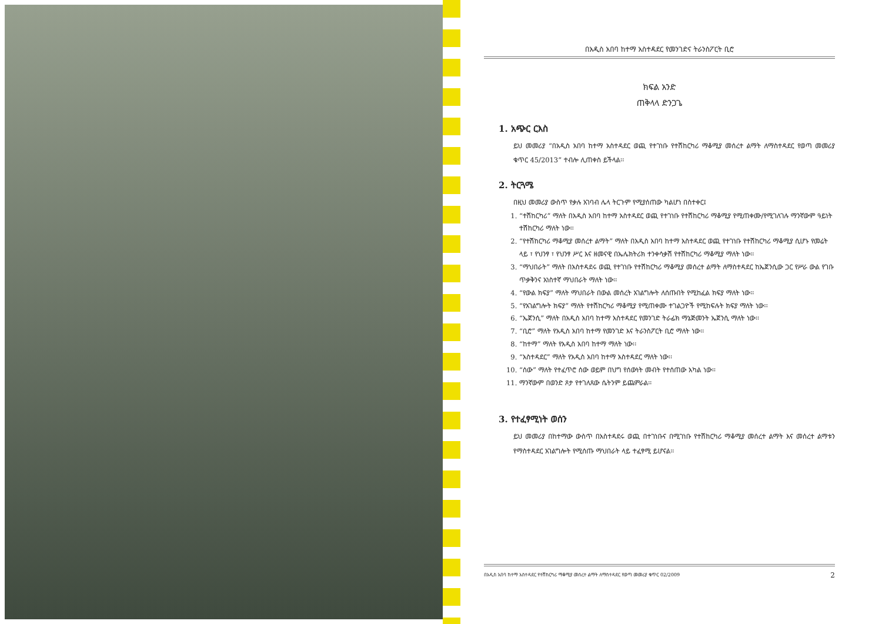በአዲስ አበባ ከተማ አስተዳደር የመንገድና ትራንስፖርት ቢሮ
ክፍል አንድ
ጠቅላላ ድንጋጌ
1. አጭር ርእስ
ይህ መመሪያ “በአዲስ አበባ ከተማ አስተዳደር ወጪ የተገነቡ የተሽከርካሪ ማቆሚያ መሰረተ ልማት ለማስተዳደር የወጣ መመሪያ ቁጥር 45/2013” ተብሎ ሊጠቀስ ይችላል፡፡
2. ትርጓሜ
በዚህ መመሪያ ውስጥ የቃሉ አገባብ ሌላ ትርጉም የሚያሰጠው ካልሆነ በስተቀር፤
1. “ተሽከርካሪ” ማለት በአዲስ አበባ ከተማ አስተዳደር ወጪ የተገነቡ የተሽከርካሪ ማቆሚያ የሚጠቀሙ/የሚገለገሉ ማንኛውም ዓይነት ተሽከርካሪ ማለት ነው፡፡
2. “የተሽከርካሪ ማቆሚያ መሰረተ ልማት” ማለት በአዲስ አበባ ከተማ አስተዳደር ወጪ የተገነቡ የተሽከርካሪ ማቆሚያ ሲሆኑ የመሬት ላይ ፣ የህንፃ ፣ የህንፃ ሥር እና ዘመናዊ በኤሌክትሪክ ተንቀሳቃሽ የተሽከርካሪ ማቆሚያ ማለት ነው፡፡
3. “ማህበራት” ማለት በአስተዳደሩ ወጪ የተገነቡ የተሽከርካሪ ማቆሚያ መሰረተ ልማት ለማስተዳደር ከኤጀንሲው ጋር የሥራ ውል የገቡ ጥቃቅንና አነስተኛ ማህበራት ማለት ነው፡፡
4. “የውል ክፍያ” ማለት ማህበራት በውል መሰረት አገልግሎት ለሰጡበት የሚከፈል ክፍያ ማለት ነው፡፡
5. “የአገልግሎት ክፍያ” ማለት የተሽከርካሪ ማቆሚያ የሚጠቀሙ ተገልጋዮች የሚከፍሉት ክፍያ ማለት ነው፡፡
6. “ኤጀንሲ” ማለት በአዲስ አበባ ከተማ አስተዳደር የመንገድ ትራፊክ ማኔጅመንት ኤጀንሲ ማለት ነው፡፡
7. “ቢሮ” ማለት የአዲስ አበባ ከተማ የመንገድ እና ትራንስፖርት ቢሮ ማለት ነው፡፡
8. “ከተማ” ማለት የአዲስ አበባ ከተማ ማለት ነው፡፡
9. “አስተዳደር” ማለት የአዲስ አበባ ከተማ አስተዳደር ማለት ነው፡፡
10. “ሰው” ማለት የተፈጥሮ ሰው ወይም በህግ የሰውነት መብት የተሰጠው አካል ነው፡፡
11. ማንኛውም በወንድ ጾታ የተገለጸው ሴትንም ይጨምራል፡፡
3. የተፈፃሚነት ወሰን
ይህ መመሪያ በከተማው ውስጥ በአስተዳደሩ ወጪ በተገነቡና በሚገነቡ የተሽከርካሪ ማቆሚያ መሰረተ ልማት እና መሰረተ ልማቱን የማስተዳደር አገልግሎት የሚሰጡ ማህበራት ላይ ተፈፃሚ ይሆናል፡፡
በአዲስ አበባ ከተማ አስተዳደር የተሽከርካሪ ማቆሚያ መሰረተ ልማት ለማስተዳደር የወጣ መመሪያ ቁጥር 02/2009 2